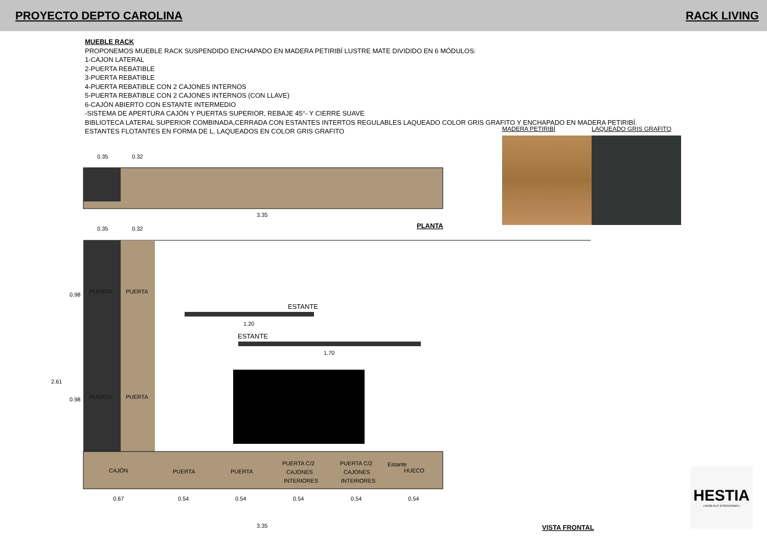PROYECTO DEPTO CAROLINA RACK LIVING
MUEBLE RACK
PROPONEMOS MUEBLE RACK SUSPENDIDO ENCHAPADO EN MADERA PETIRIBÍ LUSTRE MATE DIVIDIDO EN 6 MÓDULOS:
1-CAJON LATERAL
2-PUERTA REBATIBLE
3-PUERTA REBATIBLE
4-PUERTA REBATIBLE CON 2 CAJONES INTERNOS
5-PUERTA REBATIBLE CON 2 CAJONES INTERNOS (CON LLAVE)
6-CAJÓN ABIERTO CON ESTANTE INTERMEDIO
-SISTEMA DE APERTURA CAJÓN Y PUERTAS SUPERIOR, REBAJE 45°- Y CIERRE SUAVE
BIBLIOTECA LATERAL SUPERIOR COMBINADA,CERRADA CON ESTANTES INTERTOS REGULABLES LAQUEADO COLOR GRIS GRAFITO Y ENCHAPADO EN MADERA PETIRIBÍ.
ESTANTES FLOTANTES EN FORMA DE L, LAQUEADOS EN COLOR GRIS GRAFITO
MADERA PETIRIBÍ LAQUEADO GRIS GRAFITO
0.35
0.32
3.35
PLANTA
0.35
0.32
PUERTA
PUERTA
PUERTA
PUERTA
ESTANTE
1.20
ESTANTE
1.70
CAJÓN
PUERTA
PUERTA
PUERTA C/2
CAJONES
INTERIORES
PUERTA C/2
CAJONES
INTERIORES
Estante
HUECO
0.67
0.54
0.54
0.54
0.54
0.54
3.35
2.61
0.98
0.98
VISTA FRONTAL
HESTIA
| MUEBLES E INTERIORISMO |